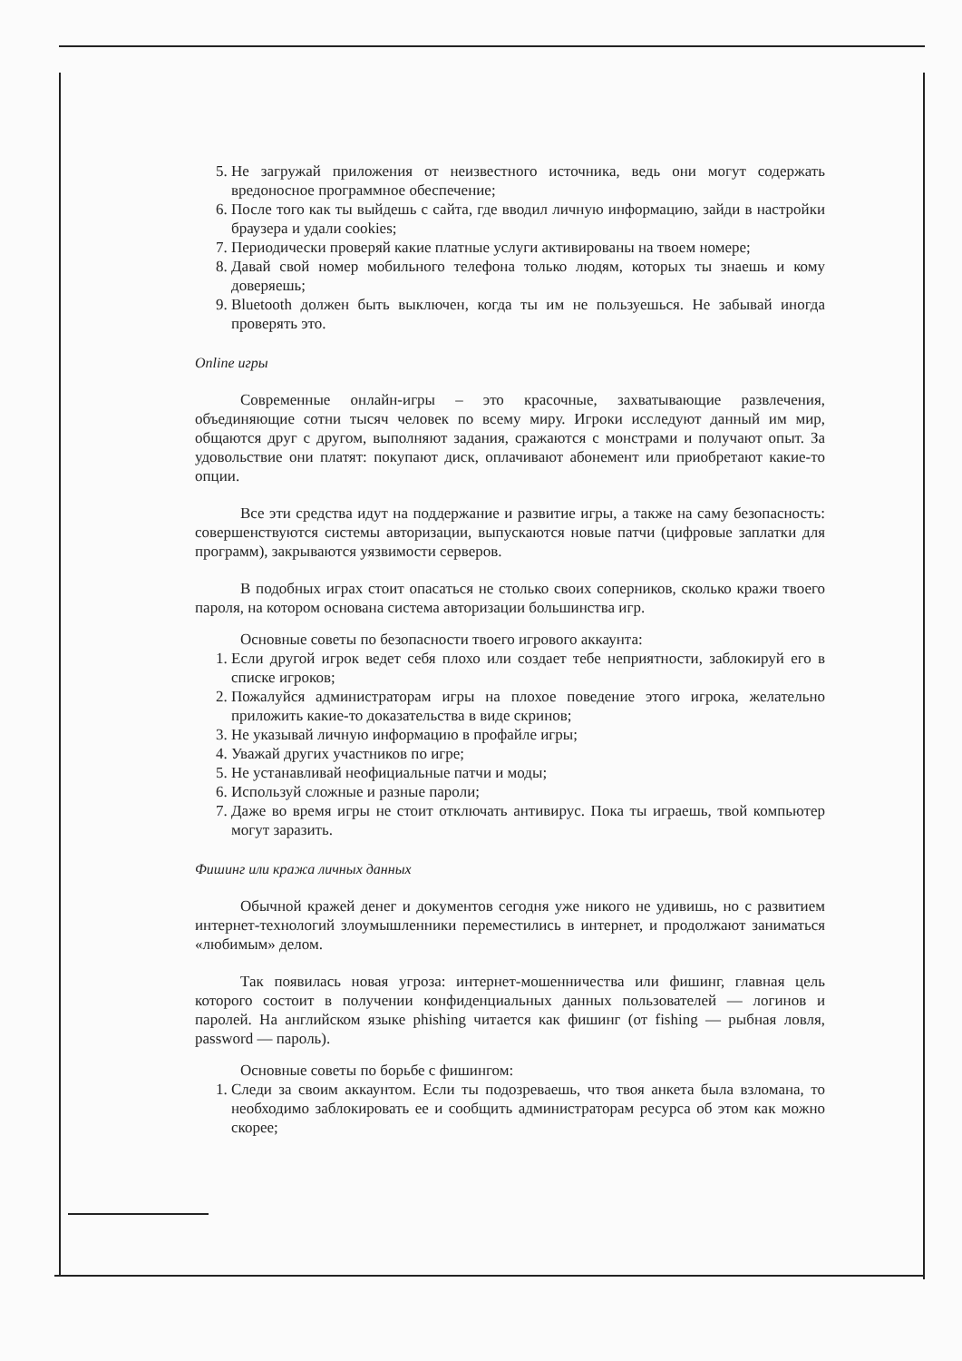5. Не загружай приложения от неизвестного источника, ведь они могут содержать вредоносное программное обеспечение;
6. После того как ты выйдешь с сайта, где вводил личную информацию, зайди в настройки браузера и удали cookies;
7. Периодически проверяй какие платные услуги активированы на твоем номере;
8. Давай свой номер мобильного телефона только людям, которых ты знаешь и кому доверяешь;
9. Bluetooth должен быть выключен, когда ты им не пользуешься. Не забывай иногда проверять это.
Online игры
Современные онлайн-игры – это красочные, захватывающие развлечения, объединяющие сотни тысяч человек по всему миру. Игроки исследуют данный им мир, общаются друг с другом, выполняют задания, сражаются с монстрами и получают опыт. За удовольствие они платят: покупают диск, оплачивают абонемент или приобретают какие-то опции.
Все эти средства идут на поддержание и развитие игры, а также на саму безопасность: совершенствуются системы авторизации, выпускаются новые патчи (цифровые заплатки для программ), закрываются уязвимости серверов.
В подобных играх стоит опасаться не столько своих соперников, сколько кражи твоего пароля, на котором основана система авторизации большинства игр.
Основные советы по безопасности твоего игрового аккаунта:
1. Если другой игрок ведет себя плохо или создает тебе неприятности, заблокируй его в списке игроков;
2. Пожалуйся администраторам игры на плохое поведение этого игрока, желательно приложить какие-то доказательства в виде скринов;
3. Не указывай личную информацию в профайле игры;
4. Уважай других участников по игре;
5. Не устанавливай неофициальные патчи и моды;
6. Используй сложные и разные пароли;
7. Даже во время игры не стоит отключать антивирус. Пока ты играешь, твой компьютер могут заразить.
Фишинг или кража личных данных
Обычной кражей денег и документов сегодня уже никого не удивишь, но с развитием интернет-технологий злоумышленники переместились в интернет, и продолжают заниматься «любимым» делом.
Так появилась новая угроза: интернет-мошенничества или фишинг, главная цель которого состоит в получении конфиденциальных данных пользователей — логинов и паролей. На английском языке phishing читается как фишинг (от fishing — рыбная ловля, password — пароль).
Основные советы по борьбе с фишингом:
1. Следи за своим аккаунтом. Если ты подозреваешь, что твоя анкета была взломана, то необходимо заблокировать ее и сообщить администраторам ресурса об этом как можно скорее;